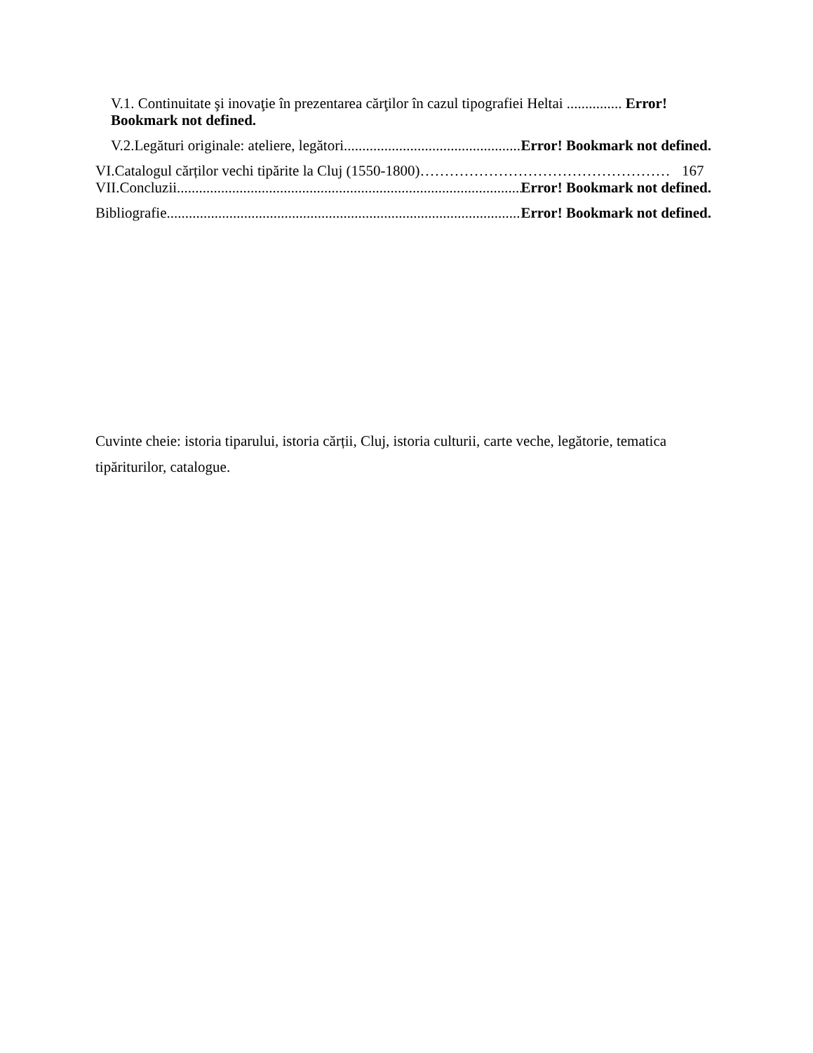V.1. Continuitate şi inovaţie în prezentarea cărţilor în cazul tipografiei Heltai ............... Error!
Bookmark not defined.
V.2.Legături originale: ateliere, legători.................................................... Error! Bookmark not defined.
VI.Catalogul cărților vechi tipărite la Cluj (1550-1800) …………………………………………… 167
VII.Concluzii ....................................................................................................... Error! Bookmark not defined.
Bibliografie ....................................................................................................... Error! Bookmark not defined.
Cuvinte cheie: istoria tiparului, istoria cărții, Cluj, istoria culturii, carte veche, legătorie, tematica tipăriturilor, catalogue.